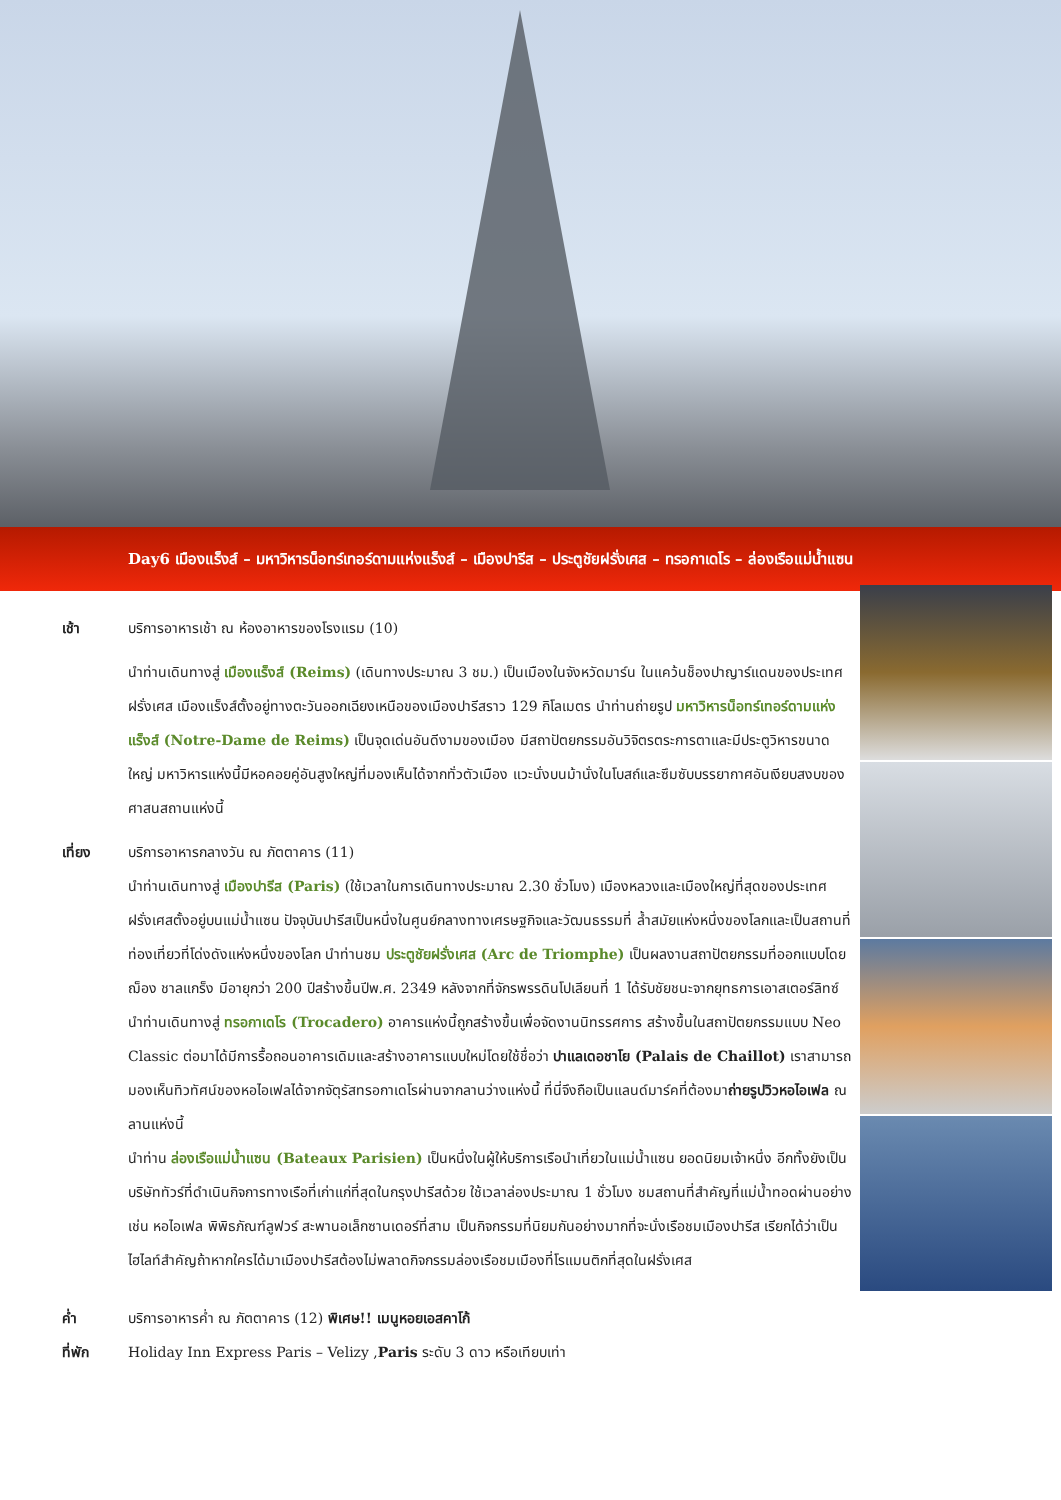Day6 เมืองแร็งส์ – มหาวิหารน็อทร์เทอร์ดามแห่งแร็งส์ – เมืองปารีส – ประตูชัยฝรั่งเศส – ทรอกาเดโร – ล่องเรือแม่น้ำแซน
เช้า บริการอาหารเช้า ณ ห้องอาหารของโรงแรม (10)
นำท่านเดินทางสู่ เมืองแร็งส์ (Reims) (เดินทางประมาณ 3 ชม.) เป็นเมืองในจังหวัดมาร์น ในแคว้นช็องปาญาร์แดนของประเทศฝรั่งเศส เมืองแร็งส์ตั้งอยู่ทางตะวันออกเฉียงเหนือของเมืองปารีสราว 129 กิโลเมตร นำท่านถ่ายรูป มหาวิหารน็อทร์เทอร์ดามแห่งแร็งส์ (Notre-Dame de Reims) เป็นจุดเด่นอันดีงามของเมือง มีสถาปัตยกรรมอันวิจิตรตระการตาและมีประตูวิหารขนาดใหญ่ มหาวิหารแห่งนี้มีหอคอยคู่อันสูงใหญ่ที่มองเห็นได้จากทั่วตัวเมือง แวะนั่งบนม้านั่งในโบสถ์และซึมซับบรรยากาศอันเงียบสงบของศาสนสถานแห่งนี้
เที่ยง บริการอาหารกลางวัน ณ ภัตตาคาร (11)
นำท่านเดินทางสู่ เมืองปารีส (Paris) (ใช้เวลาในการเดินทางประมาณ 2.30 ชั่วโมง) เมืองหลวงและเมืองใหญ่ที่สุดของประเทศฝรั่งเศสตั้งอยู่บนแม่น้ำแซน ปัจจุบันปารีสเป็นหนึ่งในศูนย์กลางทางเศรษฐกิจและวัฒนธรรมที่ ล้ำสมัยแห่งหนึ่งของโลกและเป็นสถานที่ท่องเที่ยวที่โด่งดังแห่งหนึ่งของโลก นำท่านชม ประตูชัยฝรั่งเศส (Arc de Triomphe) เป็นผลงานสถาปัตยกรรมที่ออกแบบโดย ฌ็อง ชาลแกร็ง มีอายุกว่า 200 ปีสร้างขึ้นปีพ.ศ. 2349 หลังจากที่จักรพรรดินโปเลียนที่ 1 ได้รับชัยชนะจากยุทธการเอาสเตอร์ลิทซ์
นำท่านเดินทางสู่ ทรอกาเดโร (Trocadero) อาคารแห่งนี้ถูกสร้างขึ้นเพื่อจัดงานนิทรรศการ สร้างขึ้นในสถาปัตยกรรมแบบ Neo Classic ต่อมาได้มีการรื้อถอนอาคารเดิมและสร้างอาคารแบบใหม่โดยใช้ชื่อว่า ปาแลเดอชาโย (Palais de Chaillot) เราสามารถมองเห็นทิวทัศน์ของหอไอเฟลได้จากจัตุรัสทรอกาเดโรผ่านจากลานว่างแห่งนี้ ที่นี่จึงถือเป็นแลนด์มาร์คที่ต้องมาถ่ายรูปวิวหอไอเฟล ณ ลานแห่งนี้
นำท่าน ล่องเรือแม่น้ำแซน (Bateaux Parisien) เป็นหนึ่งในผู้ให้บริการเรือนำเที่ยวในแม่น้ำแซน ยอดนิยมเจ้าหนึ่ง อีกทั้งยังเป็นบริษัททัวร์ที่ดำเนินกิจการทางเรือที่เก่าแก่ที่สุดในกรุงปารีสด้วย ใช้เวลาล่องประมาณ 1 ชั่วโมง ชมสถานที่สำคัญที่แม่น้ำทอดผ่านอย่างเช่น หอไอเฟล พิพิธภัณฑ์ลูฟวร์ สะพานอเล็กซานเดอร์ที่สาม เป็นกิจกรรมที่นิยมกันอย่างมากที่จะนั่งเรือชมเมืองปารีส เรียกได้ว่าเป็นไฮไลท์สำคัญถ้าหากใครได้มาเมืองปารีสต้องไม่พลาดกิจกรรมล่องเรือชมเมืองที่โรแมนติกที่สุดในฝรั่งเศส
ค่ำ บริการอาหารค่ำ ณ ภัตตาคาร (12) พิเศษ!! เมนูหอยเอสคาโก้
ที่พัก Holiday Inn Express Paris – Velizy ,Paris ระดับ 3 ดาว หรือเทียบเท่า